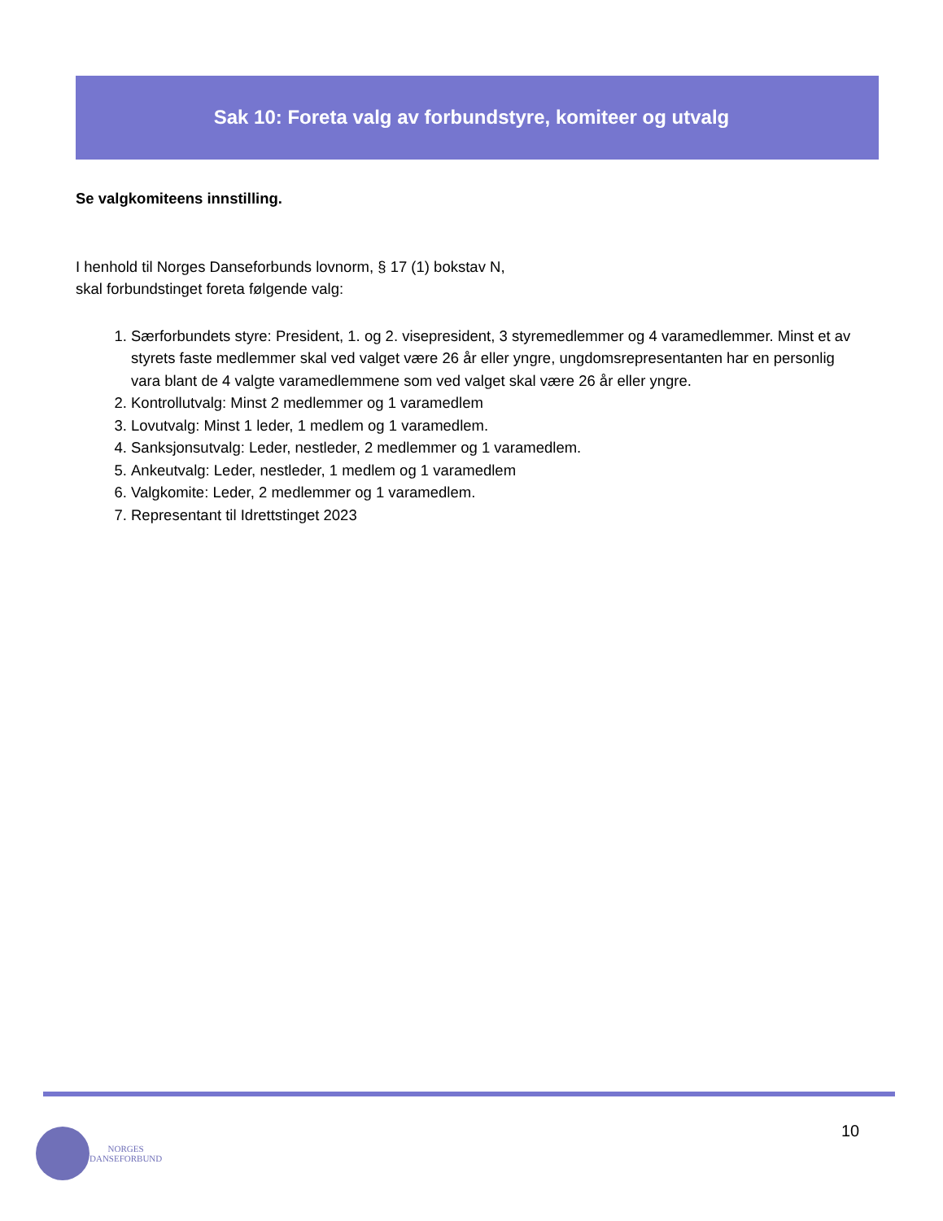Sak 10: Foreta valg av forbundstyre, komiteer og utvalg
Se valgkomiteens innstilling.
I henhold til Norges Danseforbunds lovnorm, § 17 (1) bokstav N,
skal forbundstinget foreta følgende valg:
1. Særforbundets styre: President, 1. og 2. visepresident, 3 styremedlemmer og 4 varamedlemmer. Minst et av styrets faste medlemmer skal ved valget være 26 år eller yngre, ungdomsrepresentanten har en personlig vara blant de 4 valgte varamedlemmene som ved valget skal være 26 år eller yngre.
2. Kontrollutvalg: Minst 2 medlemmer og 1 varamedlem
3. Lovutvalg: Minst 1 leder, 1 medlem og 1 varamedlem.
4. Sanksjonsutvalg: Leder, nestleder, 2 medlemmer og 1 varamedlem.
5. Ankeutvalg: Leder, nestleder, 1 medlem og 1 varamedlem
6. Valgkomite: Leder, 2 medlemmer og 1 varamedlem.
7. Representant til Idrettstinget 2023
10
NORGES
DANSEFORBUND